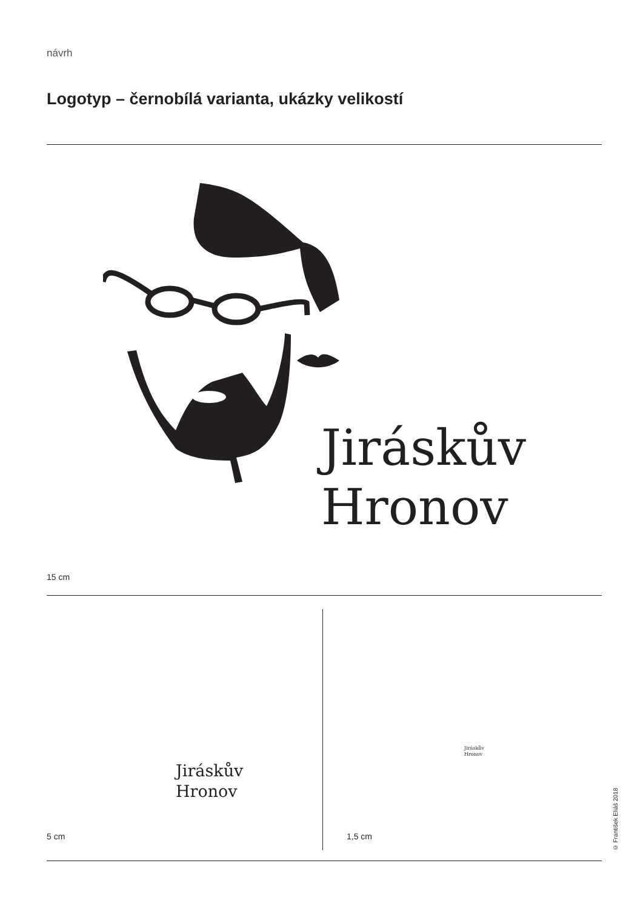návrh
Logotyp – černobílá varianta, ukázky velikostí
Jiráskův
Hronov
15 cm
Jiráskův
Hronov
Jiráskův
Hronov
5 cm 1,5 cm
© František Eliáš 2018